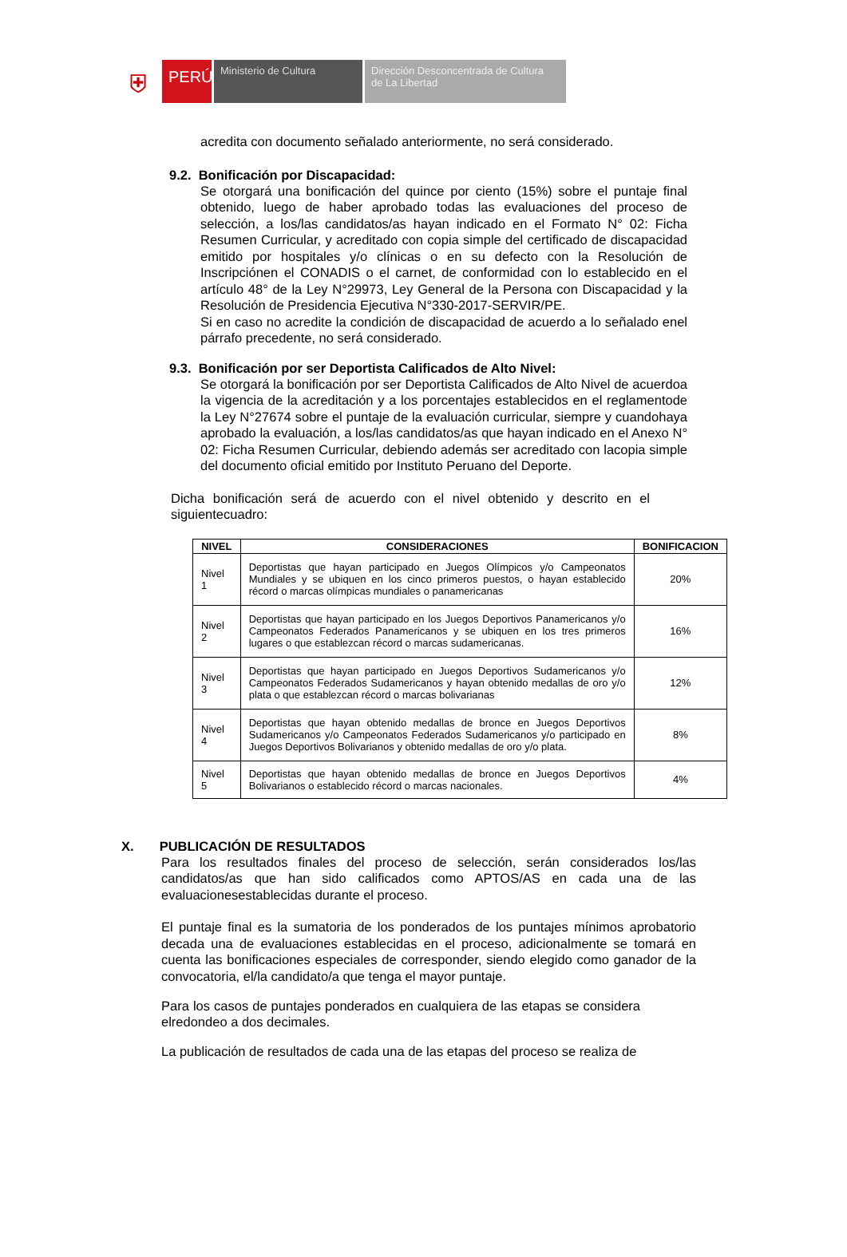⛨
PERÚ
Ministerio de Cultura Dirección Desconcentrada de Cultura
de La Libertad
acredita con documento señalado anteriormente, no será considerado.
9.2. Bonificación por Discapacidad:
Se otorgará una bonificación del quince por ciento (15%) sobre el puntaje final obtenido, luego de haber aprobado todas las evaluaciones del proceso de selección, a los/las candidatos/as hayan indicado en el Formato N° 02: Ficha Resumen Curricular, y acreditado con copia simple del certificado de discapacidad emitido por hospitales y/o clínicas o en su defecto con la Resolución de Inscripciónen el CONADIS o el carnet, de conformidad con lo establecido en el artículo 48° de la Ley N°29973, Ley General de la Persona con Discapacidad y la Resolución de Presidencia Ejecutiva N°330-2017-SERVIR/PE.
Si en caso no acredite la condición de discapacidad de acuerdo a lo señalado enel párrafo precedente, no será considerado.
9.3. Bonificación por ser Deportista Calificados de Alto Nivel:
Se otorgará la bonificación por ser Deportista Calificados de Alto Nivel de acuerdoa la vigencia de la acreditación y a los porcentajes establecidos en el reglamentode la Ley N°27674 sobre el puntaje de la evaluación curricular, siempre y cuandohaya aprobado la evaluación, a los/las candidatos/as que hayan indicado en el Anexo N° 02: Ficha Resumen Curricular, debiendo además ser acreditado con lacopia simple del documento oficial emitido por Instituto Peruano del Deporte.
Dicha bonificación será de acuerdo con el nivel obtenido y descrito en el siguientecuadro:
| NIVEL | CONSIDERACIONES | BONIFICACION |
| --- | --- | --- |
| Nivel 1 | Deportistas que hayan participado en Juegos Olímpicos y/o Campeonatos Mundiales y se ubiquen en los cinco primeros puestos, o hayan establecido récord o marcas olímpicas mundiales o panamericanas | 20% |
| Nivel 2 | Deportistas que hayan participado en los Juegos Deportivos Panamericanos y/o Campeonatos Federados Panamericanos y se ubiquen en los tres primeros lugares o que establezcan récord o marcas sudamericanas. | 16% |
| Nivel 3 | Deportistas que hayan participado en Juegos Deportivos Sudamericanos y/o Campeonatos Federados Sudamericanos y hayan obtenido medallas de oro y/o plata o que establezcan récord o marcas bolivarianas | 12% |
| Nivel 4 | Deportistas que hayan obtenido medallas de bronce en Juegos Deportivos Sudamericanos y/o Campeonatos Federados Sudamericanos y/o participado en Juegos Deportivos Bolivarianos y obtenido medallas de oro y/o plata. | 8% |
| Nivel 5 | Deportistas que hayan obtenido medallas de bronce en Juegos Deportivos Bolivarianos o establecido récord o marcas nacionales. | 4% |
X. PUBLICACIÓN DE RESULTADOS
Para los resultados finales del proceso de selección, serán considerados los/las candidatos/as que han sido calificados como APTOS/AS en cada una de las evaluacionesestablecidas durante el proceso.
El puntaje final es la sumatoria de los ponderados de los puntajes mínimos aprobatorio decada una de evaluaciones establecidas en el proceso, adicionalmente se tomará en cuenta las bonificaciones especiales de corresponder, siendo elegido como ganador de la convocatoria, el/la candidato/a que tenga el mayor puntaje.
Para los casos de puntajes ponderados en cualquiera de las etapas se considera elredondeo a dos decimales.
La publicación de resultados de cada una de las etapas del proceso se realiza de